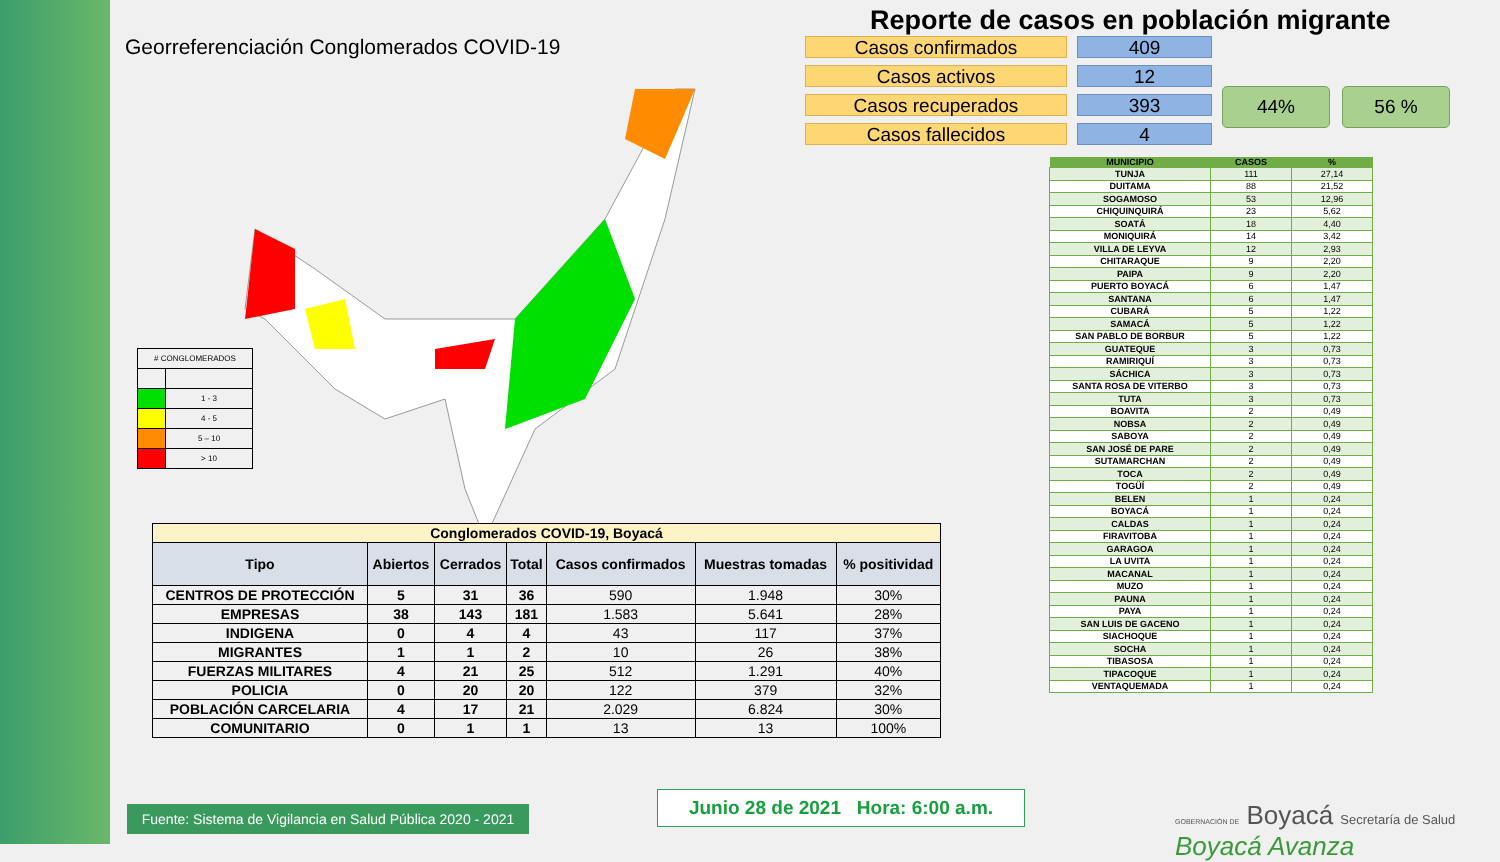Georreferenciación Conglomerados COVID-19
| # CONGLOMERADOS | |
| | 1 - 3 |
| | 4 - 5 |
| | 5 – 10 |
| | > 10 |
| Conglomerados COVID-19, Boyacá | | | | | | |
| Tipo | Abiertos | Cerrados | Total | Casos confirmados | Muestras tomadas | % positividad |
| CENTROS DE PROTECCIÓN | 5 | 31 | 36 | 590 | 1.948 | 30% |
| EMPRESAS | 38 | 143 | 181 | 1.583 | 5.641 | 28% |
| INDIGENA | 0 | 4 | 4 | 43 | 117 | 37% |
| MIGRANTES | 1 | 1 | 2 | 10 | 26 | 38% |
| FUERZAS MILITARES | 4 | 21 | 25 | 512 | 1.291 | 40% |
| POLICIA | 0 | 20 | 20 | 122 | 379 | 32% |
| POBLACIÓN CARCELARIA | 4 | 17 | 21 | 2.029 | 6.824 | 30% |
| COMUNITARIO | 0 | 1 | 1 | 13 | 13 | 100% |
Reporte de casos en población migrante
Casos confirmados
Casos activos
Casos recuperados
Casos fallecidos
409
12
393
4
44% 56 %
| MUNICIPIO | CASOS | % |
| --- | --- | --- |
| TUNJA | 111 | 27,14 |
| DUITAMA | 88 | 21,52 |
| SOGAMOSO | 53 | 12,96 |
| CHIQUINQUIRÁ | 23 | 5,62 |
| SOATÁ | 18 | 4,40 |
| MONIQUIRÁ | 14 | 3,42 |
| VILLA DE LEYVA | 12 | 2,93 |
| CHITARAQUE | 9 | 2,20 |
| PAIPA | 9 | 2,20 |
| PUERTO BOYACÁ | 6 | 1,47 |
| SANTANA | 6 | 1,47 |
| CUBARÁ | 5 | 1,22 |
| SAMACÁ | 5 | 1,22 |
| SAN PABLO DE BORBUR | 5 | 1,22 |
| GUATEQUE | 3 | 0,73 |
| RAMIRIQUÍ | 3 | 0,73 |
| SÁCHICA | 3 | 0,73 |
| SANTA ROSA DE VITERBO | 3 | 0,73 |
| TUTA | 3 | 0,73 |
| BOAVITA | 2 | 0,49 |
| NOBSA | 2 | 0,49 |
| SABOYA | 2 | 0,49 |
| SAN JOSÉ DE PARE | 2 | 0,49 |
| SUTAMARCHAN | 2 | 0,49 |
| TOCA | 2 | 0,49 |
| TOGÜÍ | 2 | 0,49 |
| BELEN | 1 | 0,24 |
| BOYACÁ | 1 | 0,24 |
| CALDAS | 1 | 0,24 |
| FIRAVITOBA | 1 | 0,24 |
| GARAGOA | 1 | 0,24 |
| LA UVITA | 1 | 0,24 |
| MACANAL | 1 | 0,24 |
| MUZO | 1 | 0,24 |
| PAUNA | 1 | 0,24 |
| PAYA | 1 | 0,24 |
| SAN LUIS DE GACENO | 1 | 0,24 |
| SIACHOQUE | 1 | 0,24 |
| SOCHA | 1 | 0,24 |
| TIBASOSA | 1 | 0,24 |
| TIPACOQUE | 1 | 0,24 |
| VENTAQUEMADA | 1 | 0,24 |
Fuente: Sistema de Vigilancia en Salud Pública 2020 - 2021
Junio 28 de 2021 Hora: 6:00 a.m.
GOBERNACIÓN DE Boyacá Secretaría de Salud Boyacá Avanza